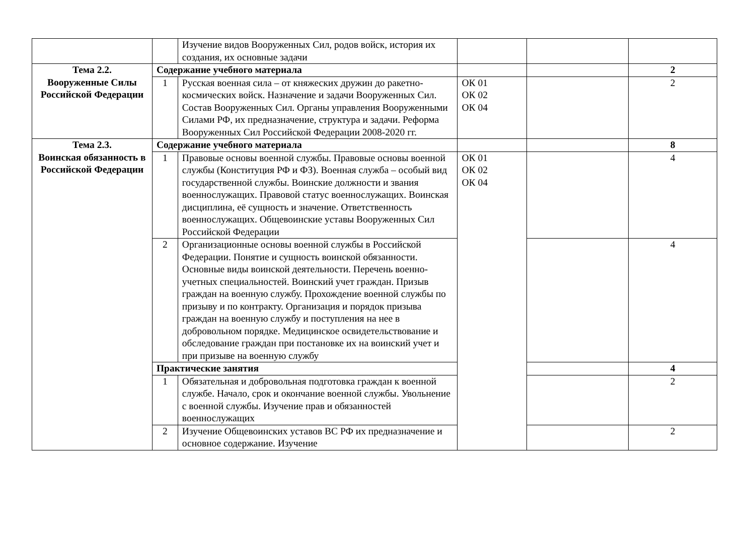| | | Изучение видов Вооруженных Сил, родов войск, история их создания, их основные задачи | | | |
| Тема 2.2. Вооруженные Силы Российской Федерации | Содержание учебного материала | | | | 2 |
| | 1 | Русская военная сила – от княжеских дружин до ракетно-космических войск. Назначение и задачи Вооруженных Сил. Состав Вооруженных Сил. Органы управления Вооруженными Силами РФ, их предназначение, структура и задачи. Реформа Вооруженных Сил Российской Федерации 2008-2020 гг. | ОК 01 ОК 02 ОК 04 | | 2 |
| Тема 2.3. Воинская обязанность в Российской Федерации | Содержание учебного материала | | | | 8 |
| | 1 | Правовые основы военной службы. Правовые основы военной службы (Конституция РФ и ФЗ). Военная служба – особый вид государственной службы. Воинские должности и звания военнослужащих. Правовой статус военнослужащих. Воинская дисциплина, её сущность и значение. Ответственность военнослужащих. Общевоинские уставы Вооруженных Сил Российской Федерации | ОК 01 ОК 02 ОК 04 | | 4 |
| | 2 | Организационные основы военной службы в Российской Федерации. Понятие и сущность воинской обязанности. Основные виды воинской деятельности. Перечень военно-учетных специальностей. Воинский учет граждан. Призыв граждан на военную службу. Прохождение военной службы по призыву и по контракту. Организация и порядок призыва граждан на военную службу и поступления на нее в добровольном порядке. Медицинское освидетельствование и обследование граждан при постановке их на воинский учет и при призыве на военную службу | | | 4 |
| | Практические занятия | | | | 4 |
| | 1 | Обязательная и добровольная подготовка граждан к военной службе. Начало, срок и окончание военной службы. Увольнение с военной службы. Изучение прав и обязанностей военнослужащих | | | 2 |
| | 2 | Изучение Общевоинских уставов ВС РФ их предназначение и основное содержание. Изучение | | | 2 |